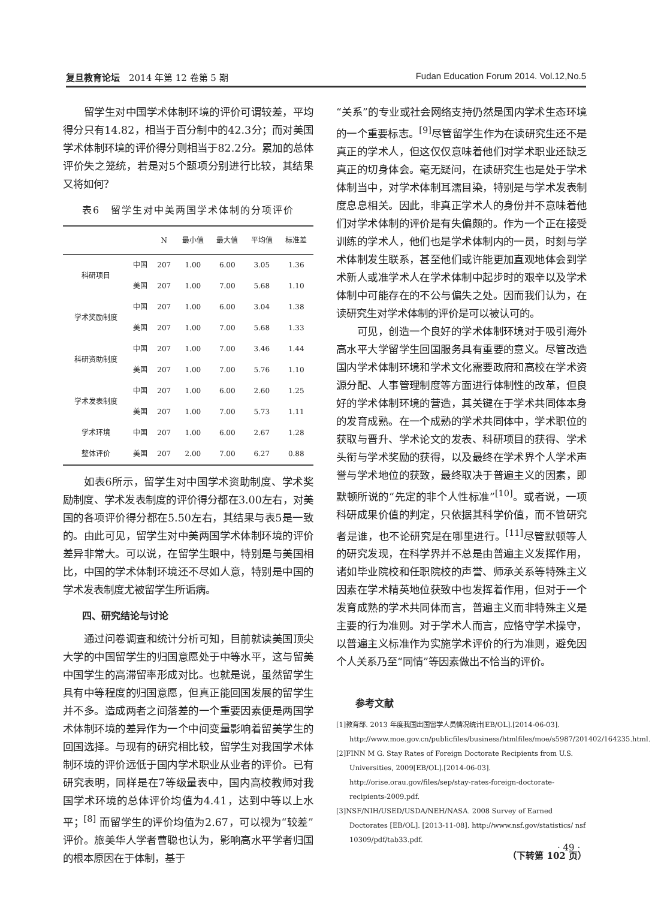复旦教育论坛　2014 年第 12 卷第 5 期 Fudan Education Forum 2014. Vol.12,No.5
留学生对中国学术体制环境的评价可谓较差，平均得分只有14.82，相当于百分制中的42.3分；而对美国学术体制环境的评价得分则相当于82.2分。累加的总体评价失之笼统，若是对5个题项分别进行比较，其结果又将如何？
表6　留学生对中美两国学术体制的分项评价
| | | N | 最小值 | 最大值 | 平均值 | 标准差 |
| --- | --- | --- | --- | --- | --- | --- |
| 科研项目 | 中国 | 207 | 1.00 | 6.00 | 3.05 | 1.36 |
| | 美国 | 207 | 1.00 | 7.00 | 5.68 | 1.10 |
| 学术奖励制度 | 中国 | 207 | 1.00 | 6.00 | 3.04 | 1.38 |
| | 美国 | 207 | 1.00 | 7.00 | 5.68 | 1.33 |
| 科研资助制度 | 中国 | 207 | 1.00 | 7.00 | 3.46 | 1.44 |
| | 美国 | 207 | 1.00 | 7.00 | 5.76 | 1.10 |
| 学术发表制度 | 中国 | 207 | 1.00 | 6.00 | 2.60 | 1.25 |
| | 美国 | 207 | 1.00 | 7.00 | 5.73 | 1.11 |
| 学术环境 | 中国 | 207 | 1.00 | 6.00 | 2.67 | 1.28 |
| 整体评价 | 美国 | 207 | 2.00 | 7.00 | 6.27 | 0.88 |
如表6所示，留学生对中国学术资助制度、学术奖励制度、学术发表制度的评价得分都在3.00左右，对美国的各项评价得分都在5.50左右，其结果与表5是一致的。由此可见，留学生对中美两国学术体制环境的评价差异非常大。可以说，在留学生眼中，特别是与美国相比，中国的学术体制环境还不尽如人意，特别是中国的学术发表制度尤被留学生所诟病。
四、研究结论与讨论
通过问卷调查和统计分析可知，目前就读美国顶尖大学的中国留学生的归国意愿处于中等水平，这与留美中国学生的高滞留率形成对比。也就是说，虽然留学生具有中等程度的归国意愿，但真正能回国发展的留学生并不多。造成两者之间落差的一个重要因素便是两国学术体制环境的差异作为一个中间变量影响着留美学生的回国选择。与现有的研究相比较，留学生对我国学术体制环境的评价远低于国内学术职业从业者的评价。已有研究表明，同样是在7等级量表中，国内高校教师对我国学术环境的总体评价均值为4.41，达到中等以上水平；<sup>[8]</sup> 而留学生的评价均值为2.67，可以视为“较差”评价。旅美华人学者曹聪也认为，影响高水平学者归国的根本原因在于体制，基于
“关系”的专业或社会网络支持仍然是国内学术生态环境的一个重要标志。<sup>[9]</sup>尽管留学生作为在读研究生还不是真正的学术人，但这仅仅意味着他们对学术职业还缺乏真正的切身体会。毫无疑问，在读研究生也是处于学术体制当中，对学术体制耳濡目染，特别是与学术发表制度息息相关。因此，非真正学术人的身份并不意味着他们对学术体制的评价是有失偏颇的。作为一个正在接受训练的学术人，他们也是学术体制内的一员，时刻与学术体制发生联系，甚至他们或许能更加直观地体会到学术新人或准学术人在学术体制中起步时的艰辛以及学术体制中可能存在的不公与偏失之处。因而我们认为，在读研究生对学术体制的评价是可以被认可的。
可见，创造一个良好的学术体制环境对于吸引海外高水平大学留学生回国服务具有重要的意义。尽管改造国内学术体制环境和学术文化需要政府和高校在学术资源分配、人事管理制度等方面进行体制性的改革，但良好的学术体制环境的营造，其关键在于学术共同体本身的发育成熟。在一个成熟的学术共同体中，学术职位的获取与晋升、学术论文的发表、科研项目的获得、学术头衔与学术奖励的获得，以及最终在学术界个人学术声誉与学术地位的获致，最终取决于普遍主义的因素，即默顿所说的“先定的非个人性标准”<sup>[10]</sup>。或者说，一项科研成果价值的判定，只依据其科学价值，而不管研究者是谁，也不论研究是在哪里进行。<sup>[11]</sup>尽管默顿等人的研究发现，在科学界并不总是由普遍主义发挥作用，诸如毕业院校和任职院校的声誉、师承关系等特殊主义因素在学术精英地位获致中也发挥着作用，但对于一个发育成熟的学术共同体而言，普遍主义而非特殊主义是主要的行为准则。对于学术人而言，应恪守学术操守，以普遍主义标准作为实施学术评价的行为准则，避免因个人关系乃至“同情”等因素做出不恰当的评价。
参考文献
[1]教育部. 2013 年度我国出国留学人员情况统计[EB/OL].[2014-06-03]. http://www.moe.gov.cn/publicfiles/business/htmlfiles/moe/s5987/201402/164235.html.
[2]FINN M G. Stay Rates of Foreign Doctorate Recipients from U.S. Universities, 2009[EB/OL].[2014-06-03]. http://orise.orau.gov/files/sep/stay-rates-foreign-doctorate-recipients-2009.pdf.
[3]NSF/NIH/USED/USDA/NEH/NASA. 2008 Survey of Earned Doctorates [EB/OL]. [2013-11-08]. http://www.nsf.gov/statistics/ nsf 10309/pdf/tab33.pdf.
（下转第 102 页）
· 49 ·